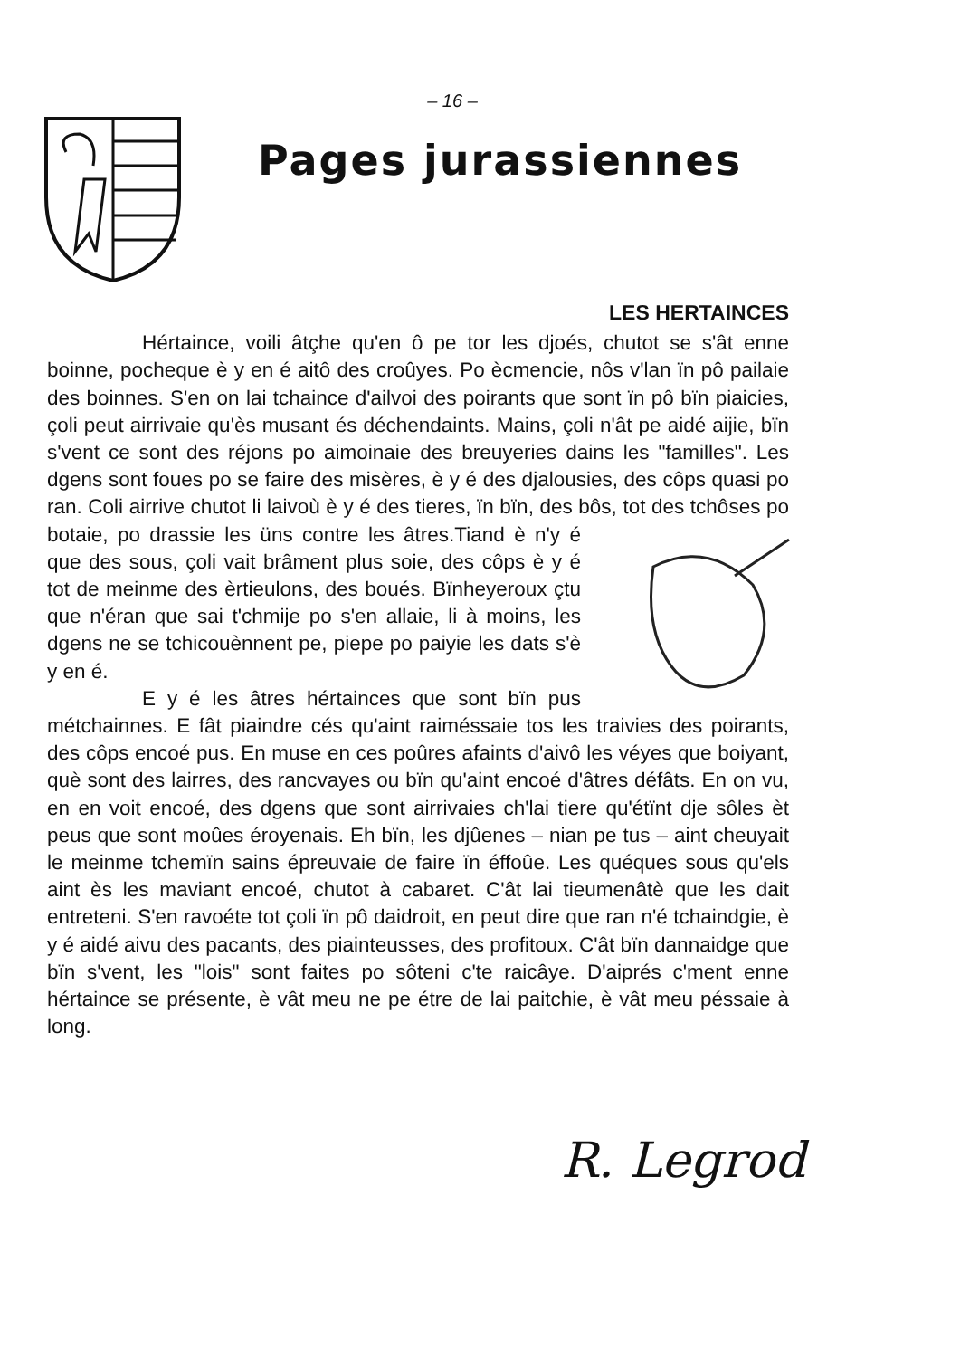– 16 –
Pages jurassiennes
LES HERTAINCES
Hértaince, voili âtçhe qu'en ô pe tor les djoés, chutot se s'ât enne boinne, pocheque è y en é aitô des croûyes. Po ècmencie, nôs v'lan ïn pô pailaie des boinnes. S'en on lai tchaince d'ailvoi des poirants que sont ïn pô bïn piaicies, çoli peut airrivaie qu'ès musant és déchendaints. Mains, çoli n'ât pe aidé aijie, bïn s'vent ce sont des réjons po aimoinaie des breuyeries dains les "familles". Les dgens sont foues po se faire des misères, è y é des djalousies, des côps quasi po ran. Coli airrive chutot li laivoù è y é des tieres, ïn bïn, des bôs, tot des tchôses po botaie, po drassie les üns contre les âtres.Tiand è n'y é que des sous, çoli vait brâment plus soie, des côps è y é tot de meinme des èrtieulons, des boués. Bïnheyeroux çtu que n'éran que sai t'chmije po s'en allaie, li à moins, les dgens ne se tchicouènnent pe, piepe po paiyie les dats s'è y en é.
E y é les âtres hértainces que sont bïn pus métchainnes. E fât piaindre cés qu'aint raiméssaie tos les traivies des poirants, des côps encoé pus. En muse en ces poûres afaints d'aivô les véyes que boiyant, què sont des lairres, des rancvayes ou bïn qu'aint encoé d'âtres défâts. En on vu, en en voit encoé, des dgens que sont airrivaies ch'lai tiere qu'étïnt dje sôles èt peus que sont moûes éroyenais. Eh bïn, les djûenes – nian pe tus – aint cheuyait le meinme tchemïn sains épreuvaie de faire ïn éffoûe. Les quéques sous qu'els aint ès les maviant encoé, chutot à cabaret. C'ât lai tieumenâtè que les dait entreteni. S'en ravoéte tot çoli ïn pô daidroit, en peut dire que ran n'é tchaindgie, è y é aidé aivu des pacants, des piainteusses, des profitoux. C'ât bïn dannaidge que bïn s'vent, les "lois" sont faites po sôteni c'te raicâye. D'aiprés c'ment enne hértaince se présente, è vât meu ne pe étre de lai paitchie, è vât meu péssaie à long.
R. Legrod